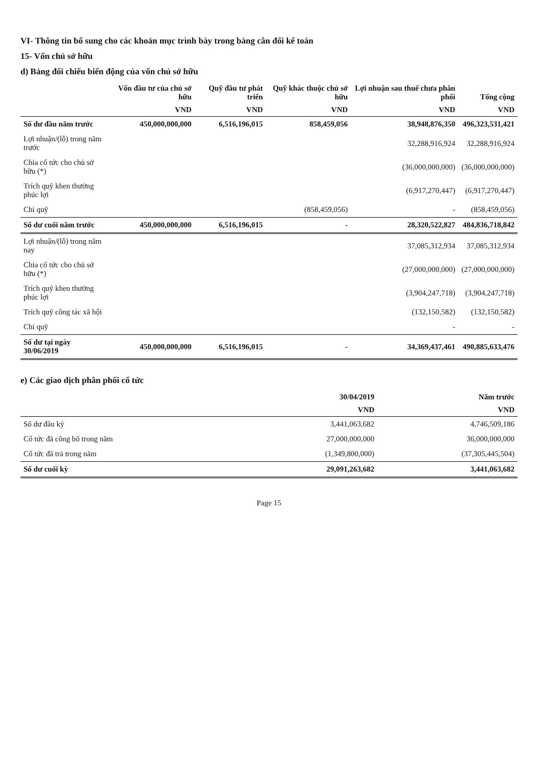VI- Thông tin bổ sung cho các khoản mục trình bày trong bảng cân đối kế toán
15- Vốn chủ sở hữu
d) Bảng đối chiếu biến động của vốn chủ sở hữu
| | Vốn đầu tư của chủ sở hữu | Quỹ đầu tư phát triển | Quỹ khác thuộc chủ sở hữu | Lợi nhuận sau thuế chưa phân phối | Tổng cộng |
| --- | --- | --- | --- | --- | --- |
| | VND | VND | VND | VND | VND |
| Số dư đầu năm trước | 450,000,000,000 | 6,516,196,015 | 858,459,056 | 38,948,876,350 | 496,323,531,421 |
| Lợi nhuận/(lỗ) trong năm trước | | | | 32,288,916,924 | 32,288,916,924 |
| Chia cổ tức cho chủ sở hữu (*) | | | | (36,000,000,000) | (36,000,000,000) |
| Trích quỹ khen thưởng phúc lợi | | | | (6,917,270,447) | (6,917,270,447) |
| Chi quỹ | | | (858,459,056) | - | (858,459,056) |
| Số dư cuối năm trước | 450,000,000,000 | 6,516,196,015 | - | 28,320,522,827 | 484,836,718,842 |
| Lợi nhuận/(lỗ) trong năm nay | | | | 37,085,312,934 | 37,085,312,934 |
| Chia cổ tức cho chủ sở hữu (*) | | | | (27,000,000,000) | (27,000,000,000) |
| Trích quỹ khen thưởng phúc lợi | | | | (3,904,247,718) | (3,904,247,718) |
| Trích quỹ công tác xã hội | | | | (132,150,582) | (132,150,582) |
| Chi quỹ | | | | - | - |
| Số dư tại ngày 30/06/2019 | 450,000,000,000 | 6,516,196,015 | - | 34,369,437,461 | 490,885,633,476 |
e) Các giao dịch phân phối cổ tức
| | 30/04/2019 | Năm trước |
| --- | --- | --- |
| | VND | VND |
| Số dư đầu kỳ | 3,441,063,682 | 4,746,509,186 |
| Cổ tức đã công bố trong năm | 27,000,000,000 | 36,000,000,000 |
| Cổ tức đã trả trong năm | (1,349,800,000) | (37,305,445,504) |
| Số dư cuối kỳ | 29,091,263,682 | 3,441,063,682 |
Page 15